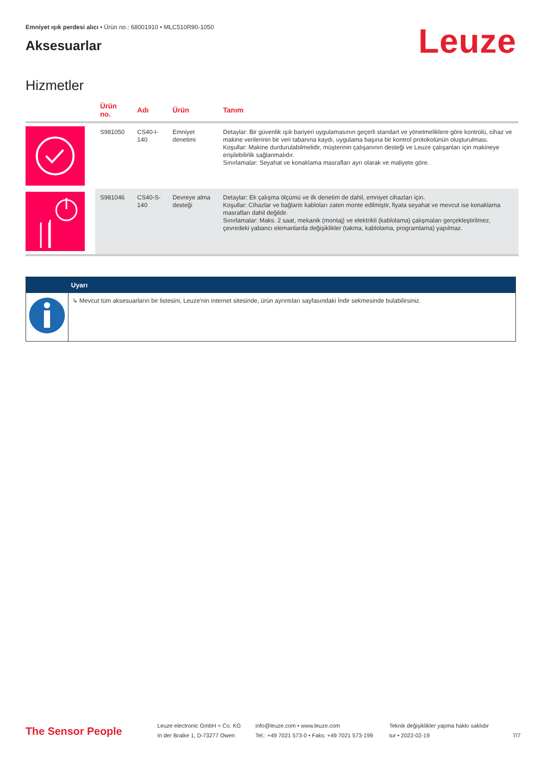Emniyet ışık perdesi alıcı • Ürün no.: 68001910 • MLC510R90-1050
Aksesuarlar
Leuze
Hizmetler
| | Ürün no. | Adı | Ürün | Tanım |
| --- | --- | --- | --- | --- |
| | S981050 | CS40-I-140 | Emniyet denetimi | Detaylar: Bir güvenlik ışık bariyeri uygulamasının geçerli standart ve yönetmeliklere göre kontrolü, cihaz ve makine verilerinin bir veri tabanına kaydı, uygulama başına bir kontrol protokolünün oluşturulması. Koşullar: Makine durdurulabilmelidir, müşterinin çalışanının desteği ve Leuze çalışanları için makineye erişilebilirlik sağlanmalıdır. Sınırlamalar: Seyahat ve konaklama masrafları ayrı olarak ve maliyete göre. |
| | S981046 | CS40-S-140 | Devreye alma desteği | Detaylar: Ek çalışma ölçümü ve ilk denetim de dahil, emniyet cihazları için. Koşullar: Cihazlar ve bağlantı kabloları zaten monte edilmiştir, fiyata seyahat ve mevcut ise konaklama masrafları dahil değildir. Sınırlamalar: Maks. 2 saat, mekanik (montaj) ve elektrikli (kablolama) çalışmaları gerçekleştirilmez, çevredeki yabancı elemanlarda değişiklikler (takma, kablolama, programlama) yapılmaz. |
Uyarı
↳ Mevcut tüm aksesuarların bir listesini, Leuze'nin internet sitesinde, ürün ayrıntıları sayfasındaki İndir sekmesinde bulabilirsiniz.
The Sensor People
Leuze electronic GmbH + Co. KG
In der Braike 1, D-73277 Owen
info@leuze.com • www.leuze.com
Tel.: +49 7021 573-0 • Faks: +49 7021 573-199
Teknik değişiklikler yapma hakkı saklıdır
tur • 2022-02-19
7/7